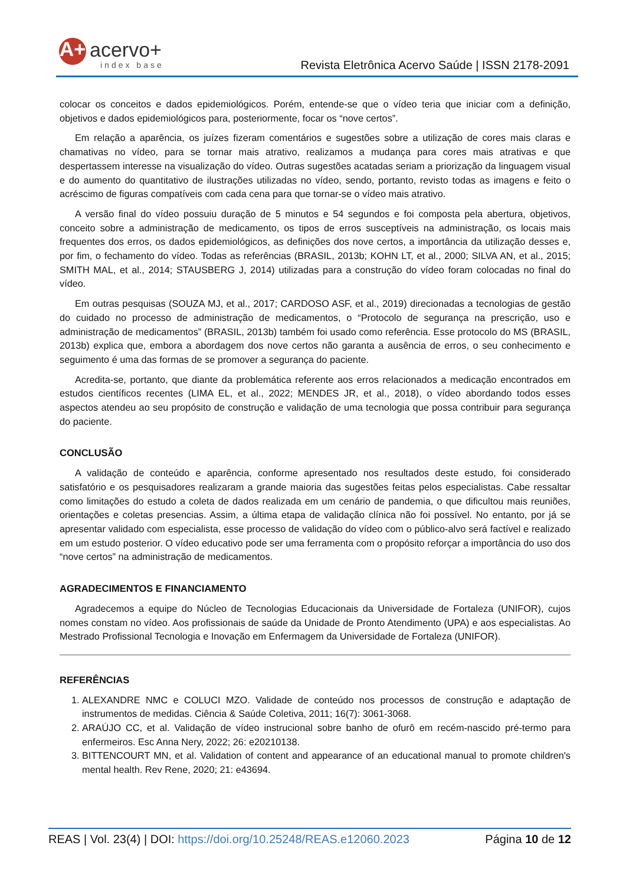A+ acervo+
index base
Revista Eletrônica Acervo Saúde | ISSN 2178-2091
colocar os conceitos e dados epidemiológicos. Porém, entende-se que o vídeo teria que iniciar com a definição, objetivos e dados epidemiológicos para, posteriormente, focar os “nove certos”.
Em relação a aparência, os juízes fizeram comentários e sugestões sobre a utilização de cores mais claras e chamativas no vídeo, para se tornar mais atrativo, realizamos a mudança para cores mais atrativas e que despertassem interesse na visualização do vídeo. Outras sugestões acatadas seriam a priorização da linguagem visual e do aumento do quantitativo de ilustrações utilizadas no vídeo, sendo, portanto, revisto todas as imagens e feito o acréscimo de figuras compatíveis com cada cena para que tornar-se o vídeo mais atrativo.
A versão final do vídeo possuiu duração de 5 minutos e 54 segundos e foi composta pela abertura, objetivos, conceito sobre a administração de medicamento, os tipos de erros susceptíveis na administração, os locais mais frequentes dos erros, os dados epidemiológicos, as definições dos nove certos, a importância da utilização desses e, por fim, o fechamento do vídeo. Todas as referências (BRASIL, 2013b; KOHN LT, et al., 2000; SILVA AN, et al., 2015; SMITH MAL, et al., 2014; STAUSBERG J, 2014) utilizadas para a construção do vídeo foram colocadas no final do vídeo.
Em outras pesquisas (SOUZA MJ, et al., 2017; CARDOSO ASF, et al., 2019) direcionadas a tecnologias de gestão do cuidado no processo de administração de medicamentos, o “Protocolo de segurança na prescrição, uso e administração de medicamentos” (BRASIL, 2013b) também foi usado como referência. Esse protocolo do MS (BRASIL, 2013b) explica que, embora a abordagem dos nove certos não garanta a ausência de erros, o seu conhecimento e seguimento é uma das formas de se promover a segurança do paciente.
Acredita-se, portanto, que diante da problemática referente aos erros relacionados a medicação encontrados em estudos científicos recentes (LIMA EL, et al., 2022; MENDES JR, et al., 2018), o vídeo abordando todos esses aspectos atendeu ao seu propósito de construção e validação de uma tecnologia que possa contribuir para segurança do paciente.
CONCLUSÃO
A validação de conteúdo e aparência, conforme apresentado nos resultados deste estudo, foi considerado satisfatório e os pesquisadores realizaram a grande maioria das sugestões feitas pelos especialistas. Cabe ressaltar como limitações do estudo a coleta de dados realizada em um cenário de pandemia, o que dificultou mais reuniões, orientações e coletas presencias. Assim, a última etapa de validação clínica não foi possível. No entanto, por já se apresentar validado com especialista, esse processo de validação do vídeo com o público-alvo será factível e realizado em um estudo posterior. O vídeo educativo pode ser uma ferramenta com o propósito reforçar a importância do uso dos “nove certos” na administração de medicamentos.
AGRADECIMENTOS E FINANCIAMENTO
Agradecemos a equipe do Núcleo de Tecnologias Educacionais da Universidade de Fortaleza (UNIFOR), cujos nomes constam no vídeo. Aos profissionais de saúde da Unidade de Pronto Atendimento (UPA) e aos especialistas. Ao Mestrado Profissional Tecnologia e Inovação em Enfermagem da Universidade de Fortaleza (UNIFOR).
REFERÊNCIAS
1. ALEXANDRE NMC e COLUCI MZO. Validade de conteúdo nos processos de construção e adaptação de instrumentos de medidas. Ciência & Saúde Coletiva, 2011; 16(7): 3061-3068.
2. ARAÚJO CC, et al. Validação de vídeo instrucional sobre banho de ofurô em recém-nascido pré-termo para enfermeiros. Esc Anna Nery, 2022; 26: e20210138.
3. BITTENCOURT MN, et al. Validation of content and appearance of an educational manual to promote children's mental health. Rev Rene, 2020; 21: e43694.
REAS | Vol. 23(4) | DOI: https://doi.org/10.25248/REAS.e12060.2023 Página 10 de 12